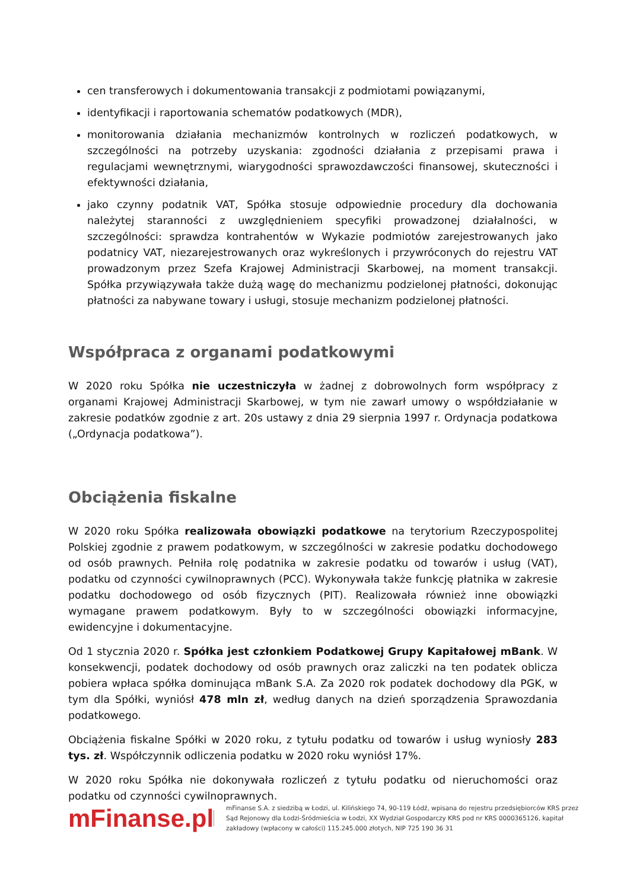cen transferowych i dokumentowania transakcji z podmiotami powiązanymi,
identyfikacji i raportowania schematów podatkowych (MDR),
monitorowania działania mechanizmów kontrolnych w rozliczeń podatkowych, w szczególności na potrzeby uzyskania: zgodności działania z przepisami prawa i regulacjami wewnętrznymi, wiarygodności sprawozdawczości finansowej, skuteczności i efektywności działania,
jako czynny podatnik VAT, Spółka stosuje odpowiednie procedury dla dochowania należytej staranności z uwzględnieniem specyfiki prowadzonej działalności, w szczególności: sprawdza kontrahentów w Wykazie podmiotów zarejestrowanych jako podatnicy VAT, niezarejestrowanych oraz wykreślonych i przywróconych do rejestru VAT prowadzonym przez Szefa Krajowej Administracji Skarbowej, na moment transakcji. Spółka przywiązywała także dużą wagę do mechanizmu podzielonej płatności, dokonując płatności za nabywane towary i usługi, stosuje mechanizm podzielonej płatności.
Współpraca z organami podatkowymi
W 2020 roku Spółka nie uczestniczyła w żadnej z dobrowolnych form współpracy z organami Krajowej Administracji Skarbowej, w tym nie zawarł umowy o współdziałanie w zakresie podatków zgodnie z art. 20s ustawy z dnia 29 sierpnia 1997 r. Ordynacja podatkowa („Ordynacja podatkowa”).
Obciążenia fiskalne
W 2020 roku Spółka realizowała obowiązki podatkowe na terytorium Rzeczypospolitej Polskiej zgodnie z prawem podatkowym, w szczególności w zakresie podatku dochodowego od osób prawnych. Pełniła rolę podatnika w zakresie podatku od towarów i usług (VAT), podatku od czynności cywilnoprawnych (PCC). Wykonywała także funkcję płatnika w zakresie podatku dochodowego od osób fizycznych (PIT). Realizowała również inne obowiązki wymagane prawem podatkowym. Były to w szczególności obowiązki informacyjne, ewidencyjne i dokumentacyjne.
Od 1 stycznia 2020 r. Spółka jest członkiem Podatkowej Grupy Kapitałowej mBank. W konsekwencji, podatek dochodowy od osób prawnych oraz zaliczki na ten podatek oblicza pobiera wpłaca spółka dominująca mBank S.A. Za 2020 rok podatek dochodowy dla PGK, w tym dla Spółki, wyniósł 478 mln zł, według danych na dzień sporządzenia Sprawozdania podatkowego.
Obciążenia fiskalne Spółki w 2020 roku, z tytułu podatku od towarów i usług wyniosły 283 tys. zł. Współczynnik odliczenia podatku w 2020 roku wyniósł 17%.
W 2020 roku Spółka nie dokonywała rozliczeń z tytułu podatku od nieruchomości oraz podatku od czynności cywilnoprawnych.
mFinanse.pl
mFinanse S.A. z siedzibą w Łodzi, ul. Kilińskiego 74, 90-119 Łódź, wpisana do rejestru przedsiębiorców KRS przez Sąd Rejonowy dla Łodzi-Śródmieścia w Łodzi, XX Wydział Gospodarczy KRS pod nr KRS 0000365126, kapitał zakładowy (wpłacony w całości) 115.245.000 złotych, NIP 725 190 36 31